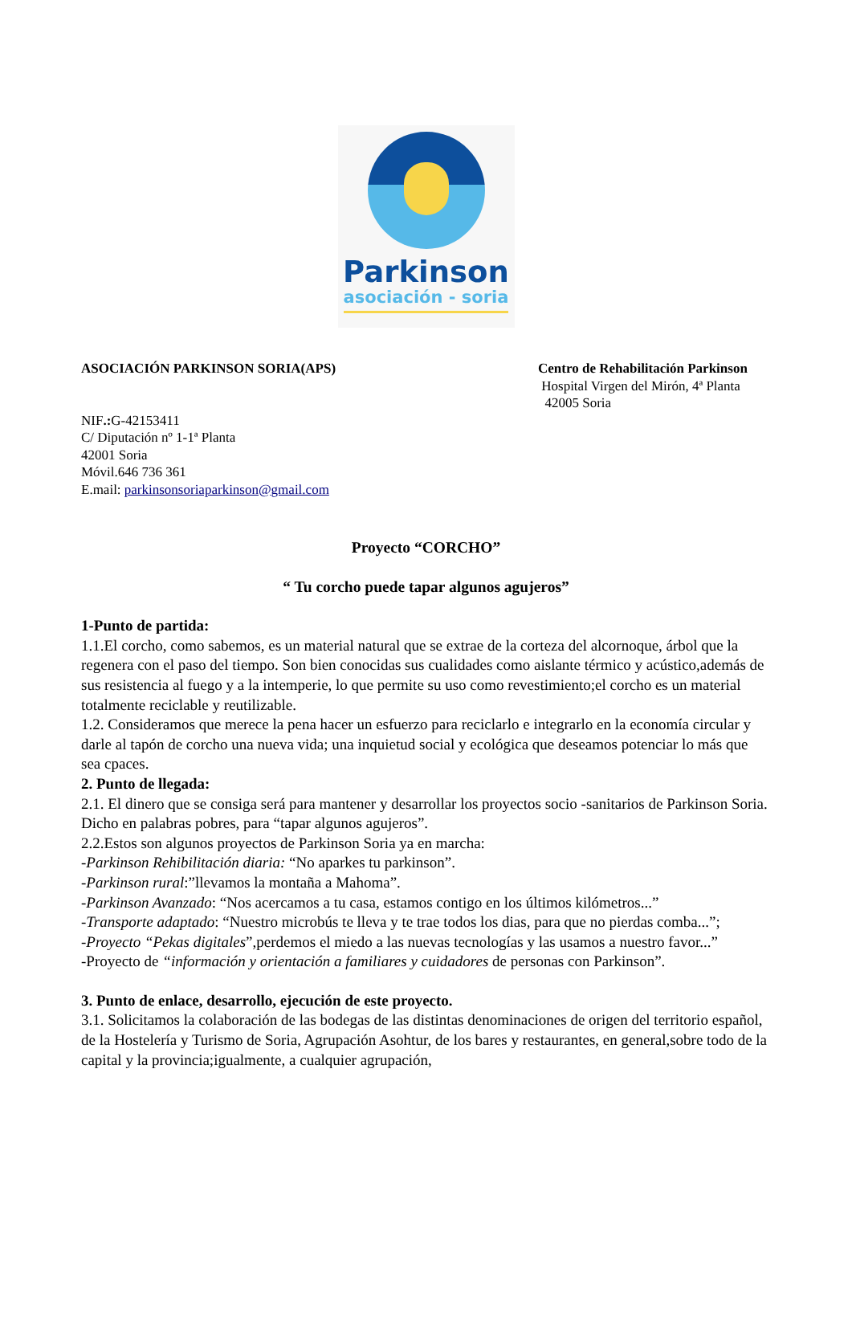Parkinson
asociación - soria
ASOCIACIÓN PARKINSON SORIA(APS)
Centro de Rehabilitación Parkinson
Hospital Virgen del Mirón, 4ª Planta
42005 Soria
NIF.: G-42153411
C/ Diputación nº 1-1ª Planta
42001 Soria
Móvil.646 736 361
E.mail: parkinsonsoriaparkinson@gmail.com
Proyecto “CORCHO”
“ Tu corcho puede tapar algunos agujeros”
1-Punto de partida:
1.1.El corcho, como sabemos, es un material natural que se extrae de la corteza del alcornoque, árbol que la regenera con el paso del tiempo. Son bien conocidas sus cualidades como aislante térmico y acústico,además de sus resistencia al fuego y a la intemperie, lo que permite su uso como revestimiento;el corcho es un material totalmente reciclable y reutilizable.
1.2. Consideramos que merece la pena hacer un esfuerzo para reciclarlo e integrarlo en la economía circular y darle al tapón de corcho una nueva vida; una inquietud social y ecológica que deseamos potenciar lo más que sea cpaces.
2. Punto de llegada:
2.1. El dinero que se consiga será para mantener y desarrollar los proyectos socio -sanitarios de Parkinson Soria. Dicho en palabras pobres, para “tapar algunos agujeros”.
2.2.Estos son algunos proyectos de Parkinson Soria ya en marcha:
-Parkinson Rehibilitación diaria: “No aparkes tu parkinson”.
-Parkinson rural:”llevamos la montaña a Mahoma”.
-Parkinson Avanzado: “Nos acercamos a tu casa, estamos contigo en los últimos kilómetros...”
-Transporte adaptado: “Nuestro microbús te lleva y te trae todos los dias, para que no pierdas comba...”;
-Proyecto “Pekas digitales”,perdemos el miedo a las nuevas tecnologías y las usamos a nuestro favor...”
-Proyecto de “información y orientación a familiares y cuidadores de personas con Parkinson”.
3. Punto de enlace, desarrollo, ejecución de este proyecto.
3.1. Solicitamos la colaboración de las bodegas de las distintas denominaciones de origen del territorio español, de la Hostelería y Turismo de Soria, Agrupación Asohtur, de los bares y restaurantes, en general,sobre todo de la capital y la provincia;igualmente, a cualquier agrupación,